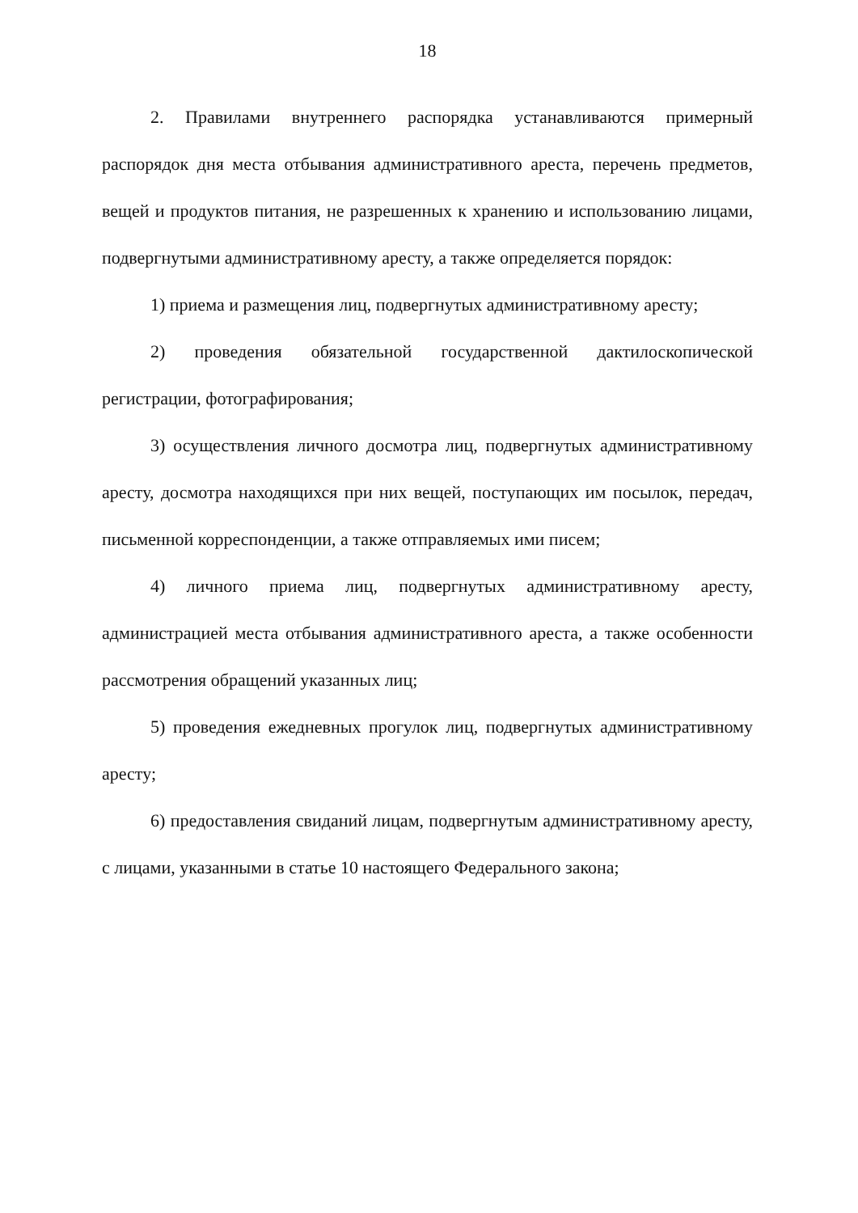18
2. Правилами внутреннего распорядка устанавливаются примерный распорядок дня места отбывания административного ареста, перечень предметов, вещей и продуктов питания, не разрешенных к хранению и использованию лицами, подвергнутыми административному аресту, а также определяется порядок:
1) приема и размещения лиц, подвергнутых административному аресту;
2) проведения обязательной государственной дактилоскопической регистрации, фотографирования;
3) осуществления личного досмотра лиц, подвергнутых административному аресту, досмотра находящихся при них вещей, поступающих им посылок, передач, письменной корреспонденции, а также отправляемых ими писем;
4) личного приема лиц, подвергнутых административному аресту, администрацией места отбывания административного ареста, а также особенности рассмотрения обращений указанных лиц;
5) проведения ежедневных прогулок лиц, подвергнутых административному аресту;
6) предоставления свиданий лицам, подвергнутым административному аресту, с лицами, указанными в статье 10 настоящего Федерального закона;